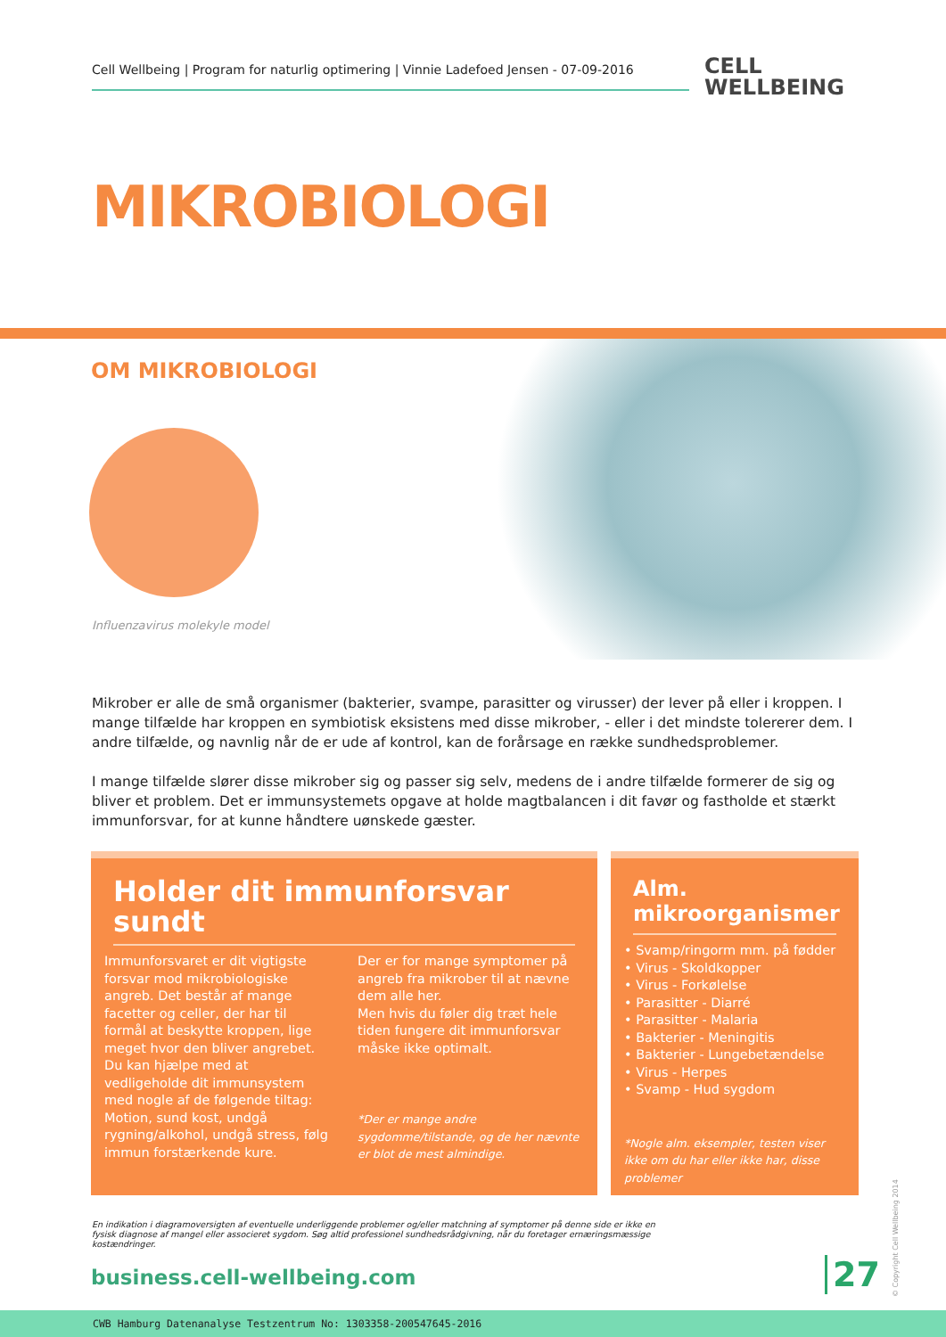Cell Wellbeing | Program for naturlig optimering | Vinnie Ladefoed Jensen - 07-09-2016
CELL
WELLBEING
MIKROBIOLOGI
OM MIKROBIOLOGI
Influenzavirus molekyle model
Mikrober er alle de små organismer (bakterier, svampe, parasitter og virusser) der lever på eller i kroppen. I mange tilfælde har kroppen en symbiotisk eksistens med disse mikrober, - eller i det mindste tolererer dem. I andre tilfælde, og navnlig når de er ude af kontrol, kan de forårsage en række sundhedsproblemer.
I mange tilfælde slører disse mikrober sig og passer sig selv, medens de i andre tilfælde formerer de sig og bliver et problem. Det er immunsystemets opgave at holde magtbalancen i dit favør og fastholde et stærkt immunforsvar, for at kunne håndtere uønskede gæster.
Holder dit immunforsvar sundt
Immunforsvaret er dit vigtigste forsvar mod mikrobiologiske angreb. Det består af mange facetter og celler, der har til formål at beskytte kroppen, lige meget hvor den bliver angrebet. Du kan hjælpe med at vedligeholde dit immunsystem med nogle af de følgende tiltag:
Motion, sund kost, undgå rygning/alkohol, undgå stress, følg immun forstærkende kure.
Der er for mange symptomer på angreb fra mikrober til at nævne dem alle her.
Men hvis du føler dig træt hele tiden fungere dit immunforsvar måske ikke optimalt.
*Der er mange andre sygdomme/tilstande, og de her nævnte er blot de mest almindige.
Alm. mikroorganismer
• Svamp/ringorm mm. på fødder
• Virus - Skoldkopper
• Virus - Forkølelse
• Parasitter - Diarré
• Parasitter - Malaria
• Bakterier - Meningitis
• Bakterier - Lungebetændelse
• Virus - Herpes
• Svamp - Hud sygdom
*Nogle alm. eksempler, testen viser ikke om du har eller ikke har, disse problemer
En indikation i diagramoversigten af eventuelle underliggende problemer og/eller matchning af symptomer på denne side er ikke en fysisk diagnose af mangel eller associeret sygdom. Søg altid professionel sundhedsrådgivning, når du foretager ernæringsmæssige kostændringer.
business.cell-wellbeing.com 27
© Copyright Cell Wellbeing 2014
CWB Hamburg Datenanalyse Testzentrum No: 1303358-200547645-2016